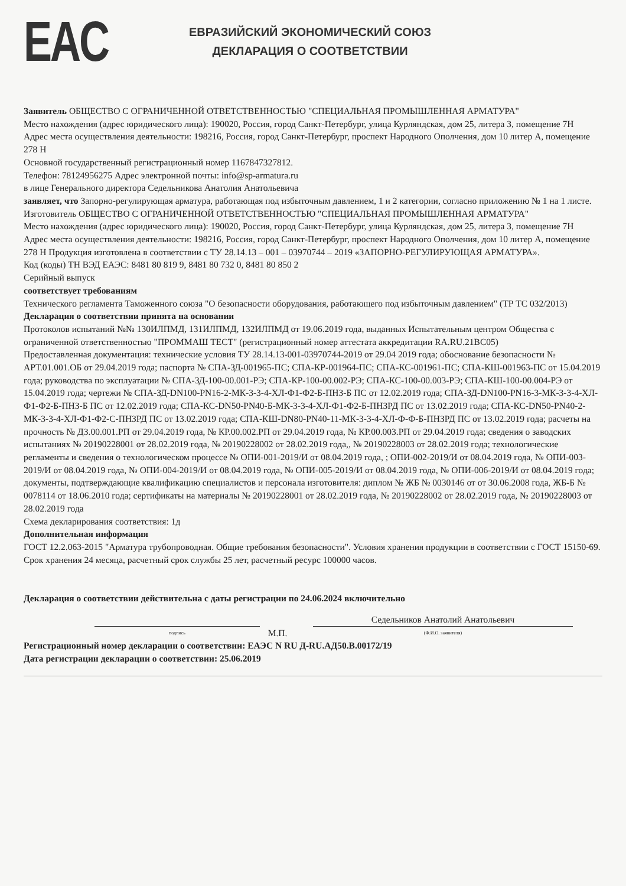EAC
ЕВРАЗИЙСКИЙ ЭКОНОМИЧЕСКИЙ СОЮЗ
ДЕКЛАРАЦИЯ О СООТВЕТСТВИИ
Заявитель ОБЩЕСТВО С ОГРАНИЧЕННОЙ ОТВЕТСТВЕННОСТЬЮ "СПЕЦИАЛЬНАЯ ПРОМЫШЛЕННАЯ АРМАТУРА"
Место нахождения (адрес юридического лица): 190020, Россия, город Санкт-Петербург, улица Курляндская, дом 25, литера З, помещение 7Н
Адрес места осуществления деятельности: 198216, Россия, город Санкт-Петербург, проспект Народного Ополчения, дом 10 литер А, помещение 278 Н
Основной государственный регистрационный номер 1167847327812.
Телефон: 78124956275 Адрес электронной почты: info@sp-armatura.ru
в лице Генерального директора Седельникова Анатолия Анатольевича
заявляет, что Запорно-регулирующая арматура, работающая под избыточным давлением, 1 и 2 категории, согласно приложению № 1 на 1 листе.
Изготовитель ОБЩЕСТВО С ОГРАНИЧЕННОЙ ОТВЕТСТВЕННОСТЬЮ "СПЕЦИАЛЬНАЯ ПРОМЫШЛЕННАЯ АРМАТУРА"
Место нахождения (адрес юридического лица): 190020, Россия, город Санкт-Петербург, улица Курляндская, дом 25, литера З, помещение 7Н
Адрес места осуществления деятельности: 198216, Россия, город Санкт-Петербург, проспект Народного Ополчения, дом 10 литер А, помещение 278 Н Продукция изготовлена в соответствии с ТУ 28.14.13 – 001 – 03970744 – 2019 «ЗАПОРНО-РЕГУЛИРУЮЩАЯ АРМАТУРА».
Код (коды) ТН ВЭД ЕАЭС: 8481 80 819 9, 8481 80 732 0, 8481 80 850 2
Серийный выпуск
соответствует требованиям
Технического регламента Таможенного союза "О безопасности оборудования, работающего под избыточным давлением" (ТР ТС 032/2013)
Декларация о соответствии принята на основании
Протоколов испытаний №№ 130ИЛПМД, 131ИЛПМД, 132ИЛПМД от 19.06.2019 года, выданных Испытательным центром Общества с ограниченной ответственностью "ПРОММАШ ТЕСТ" (регистрационный номер аттестата аккредитации RA.RU.21BC05)
Предоставленная документация: технические условия ТУ 28.14.13-001-03970744-2019 от 29.04 2019 года; обоснование безопасности № АРТ.01.001.ОБ от 29.04.2019 года; паспорта № СПА-ЗД-001965-ПС; СПА-КР-001964-ПС; СПА-КС-001961-ПС; СПА-КШ-001963-ПС от 15.04.2019 года; руководства по эксплуатации № СПА-ЗД-100-00.001-РЭ; СПА-КР-100-00.002-РЭ; СПА-КС-100-00.003-РЭ; СПА-КШ-100-00.004-РЭ от 15.04.2019 года; чертежи № СПА-ЗД-DN100-PN16-2-МК-3-3-4-ХЛ-Ф1-Ф2-Б-ПНЗ-Б ПС от 12.02.2019 года; СПА-ЗД-DN100-PN16-3-МК-3-3-4-ХЛ-Ф1-Ф2-Б-ПНЗ-Б ПС от 12.02.2019 года; СПА-КС-DN50-PN40-Б-МК-3-3-4-ХЛ-Ф1-Ф2-Б-ПНЗРД ПС от 13.02.2019 года; СПА-КС-DN50-PN40-2-МК-3-3-4-ХЛ-Ф1-Ф2-С-ПНЗРД ПС от 13.02.2019 года; СПА-КШ-DN80-PN40-11-МК-3-3-4-ХЛ-Ф-Ф-Б-ПНЗРД ПС от 13.02.2019 года; расчеты на прочность № ДЗ.00.001.РП от 29.04.2019 года, № КР.00.002.РП от 29.04.2019 года, № КР.00.003.РП от 29.04.2019 года; сведения о заводских испытаниях № 20190228001 от 28.02.2019 года, № 20190228002 от 28.02.2019 года,, № 20190228003 от 28.02.2019 года; технологические регламенты и сведения о технологическом процессе № ОПИ-001-2019/И от 08.04.2019 года, ; ОПИ-002-2019/И от 08.04.2019 года, № ОПИ-003-2019/И от 08.04.2019 года, № ОПИ-004-2019/И от 08.04.2019 года, № ОПИ-005-2019/И от 08.04.2019 года, № ОПИ-006-2019/И от 08.04.2019 года; документы, подтверждающие квалификацию специалистов и персонала изготовителя: диплом № ЖБ № 0030146 от от 30.06.2008 года, ЖБ-Б № 0078114 от 18.06.2010 года; сертификаты на материалы № 20190228001 от 28.02.2019 года, № 20190228002 от 28.02.2019 года, № 20190228003 от 28.02.2019 года
Схема декларирования соответствия: 1д
Дополнительная информация
ГОСТ 12.2.063-2015 "Арматура трубопроводная. Общие требования безопасности". Условия хранения продукции в соответствии с ГОСТ 15150-69. Срок хранения 24 месяца, расчетный срок службы 25 лет, расчетный ресурс 100000 часов.
Декларация о соответствии действительна с даты регистрации по 24.06.2024 включительно
подпись
М.П.
Седельников Анатолий Анатольевич
(Ф.И.О. заявителя)
Регистрационный номер декларации о соответствии: ЕАЭС N RU Д-RU.АД50.В.00172/19
Дата регистрации декларации о соответствии: 25.06.2019